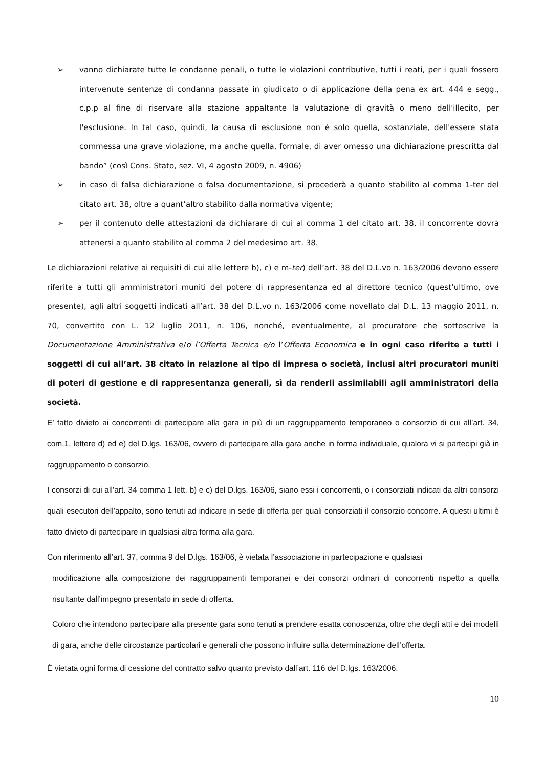➢ vanno dichiarate tutte le condanne penali, o tutte le violazioni contributive, tutti i reati, per i quali fossero intervenute sentenze di condanna passate in giudicato o di applicazione della pena ex art. 444 e segg., c.p.p al fine di riservare alla stazione appaltante la valutazione di gravità o meno dell'illecito, per l'esclusione. In tal caso, quindi, la causa di esclusione non è solo quella, sostanziale, dell'essere stata commessa una grave violazione, ma anche quella, formale, di aver omesso una dichiarazione prescritta dal bando” (così Cons. Stato, sez. VI, 4 agosto 2009, n. 4906)
➢ in caso di falsa dichiarazione o falsa documentazione, si procederà a quanto stabilito al comma 1-ter del citato art. 38, oltre a quant’altro stabilito dalla normativa vigente;
➢ per il contenuto delle attestazioni da dichiarare di cui al comma 1 del citato art. 38, il concorrente dovrà attenersi a quanto stabilito al comma 2 del medesimo art. 38.
Le dichiarazioni relative ai requisiti di cui alle lettere b), c) e m-ter) dell’art. 38 del D.L.vo n. 163/2006 devono essere riferite a tutti gli amministratori muniti del potere di rappresentanza ed al direttore tecnico (quest’ultimo, ove presente), agli altri soggetti indicati all’art. 38 del D.L.vo n. 163/2006 come novellato dal D.L. 13 maggio 2011, n. 70, convertito con L. 12 luglio 2011, n. 106, nonché, eventualmente, al procuratore che sottoscrive la Documentazione Amministrativa e/o l’Offerta Tecnica e/o l’Offerta Economica e in ogni caso riferite a tutti i soggetti di cui all’art. 38 citato in relazione al tipo di impresa o società, inclusi altri procuratori muniti di poteri di gestione e di rappresentanza generali, sì da renderli assimilabili agli amministratori della società.
E’ fatto divieto ai concorrenti di partecipare alla gara in più di un raggruppamento temporaneo o consorzio di cui all’art. 34, com.1, lettere d) ed e) del D.lgs. 163/06, ovvero di partecipare alla gara anche in forma individuale, qualora vi si partecipi già in raggruppamento o consorzio.
I consorzi di cui all’art. 34 comma 1 lett. b) e c) del D.lgs. 163/06, siano essi i concorrenti, o i consorziati indicati da altri consorzi quali esecutori dell’appalto, sono tenuti ad indicare in sede di offerta per quali consorziati il consorzio concorre. A questi ultimi è fatto divieto di partecipare in qualsiasi altra forma alla gara.
Con riferimento all’art. 37, comma 9 del D.lgs. 163/06, è vietata l’associazione in partecipazione e qualsiasi
modificazione alla composizione dei raggruppamenti temporanei e dei consorzi ordinari di concorrenti rispetto a quella risultante dall’impegno presentato in sede di offerta.
Coloro che intendono partecipare alla presente gara sono tenuti a prendere esatta conoscenza, oltre che degli atti e dei modelli di gara, anche delle circostanze particolari e generali che possono influire sulla determinazione dell’offerta.
È vietata ogni forma di cessione del contratto salvo quanto previsto dall’art. 116 del D.lgs. 163/2006.
10